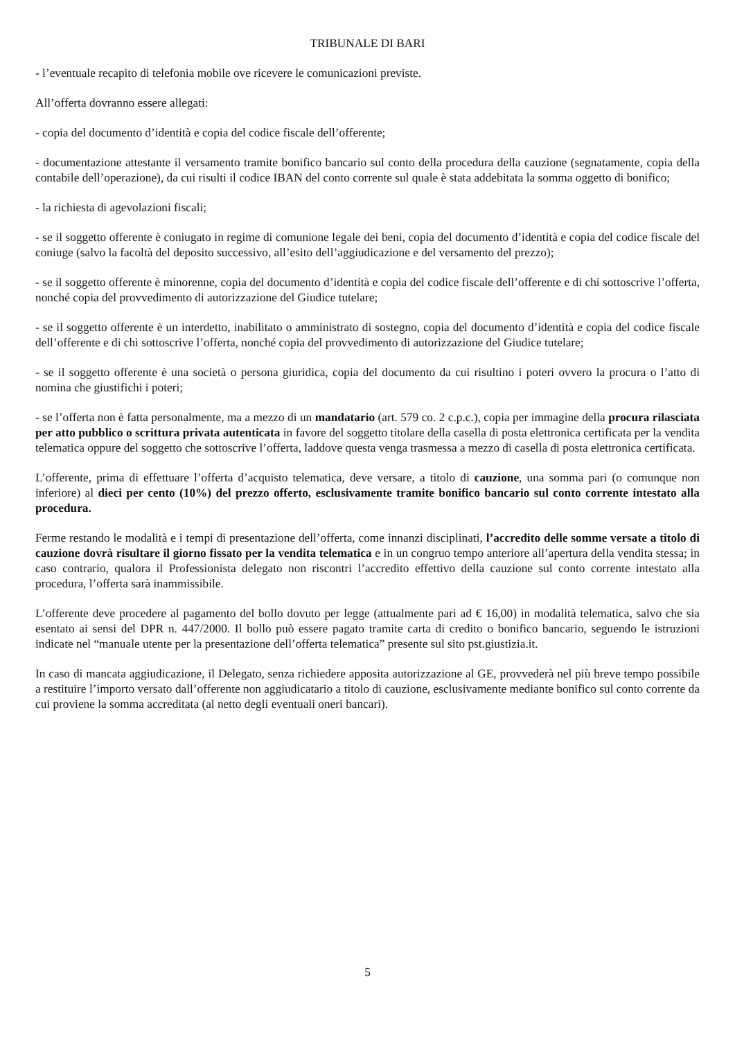TRIBUNALE DI BARI
- l’eventuale recapito di telefonia mobile ove ricevere le comunicazioni previste.
All’offerta dovranno essere allegati:
- copia del documento d’identità e copia del codice fiscale dell’offerente;
- documentazione attestante il versamento tramite bonifico bancario sul conto della procedura della cauzione (segnatamente, copia della contabile dell’operazione), da cui risulti il codice IBAN del conto corrente sul quale è stata addebitata la somma oggetto di bonifico;
- la richiesta di agevolazioni fiscali;
- se il soggetto offerente è coniugato in regime di comunione legale dei beni, copia del documento d’identità e copia del codice fiscale del coniuge (salvo la facoltà del deposito successivo, all’esito dell’aggiudicazione e del versamento del prezzo);
- se il soggetto offerente è minorenne, copia del documento d’identità e copia del codice fiscale dell’offerente e di chi sottoscrive l’offerta, nonché copia del provvedimento di autorizzazione del Giudice tutelare;
- se il soggetto offerente è un interdetto, inabilitato o amministrato di sostegno, copia del documento d’identità e copia del codice fiscale dell’offerente e di chi sottoscrive l’offerta, nonché copia del provvedimento di autorizzazione del Giudice tutelare;
- se il soggetto offerente è una società o persona giuridica, copia del documento da cui risultino i poteri ovvero la procura o l’atto di nomina che giustifichi i poteri;
- se l’offerta non è fatta personalmente, ma a mezzo di un mandatario (art. 579 co. 2 c.p.c.), copia per immagine della procura rilasciata per atto pubblico o scrittura privata autenticata in favore del soggetto titolare della casella di posta elettronica certificata per la vendita telematica oppure del soggetto che sottoscrive l’offerta, laddove questa venga trasmessa a mezzo di casella di posta elettronica certificata.
L’offerente, prima di effettuare l’offerta d’acquisto telematica, deve versare, a titolo di cauzione, una somma pari (o comunque non inferiore) al dieci per cento (10%) del prezzo offerto, esclusivamente tramite bonifico bancario sul conto corrente intestato alla procedura.
Ferme restando le modalità e i tempi di presentazione dell’offerta, come innanzi disciplinati, l’accredito delle somme versate a titolo di cauzione dovrà risultare il giorno fissato per la vendita telematica e in un congruo tempo anteriore all’apertura della vendita stessa; in caso contrario, qualora il Professionista delegato non riscontri l’accredito effettivo della cauzione sul conto corrente intestato alla procedura, l’offerta sarà inammissibile.
L’offerente deve procedere al pagamento del bollo dovuto per legge (attualmente pari ad € 16,00) in modalità telematica, salvo che sia esentato ai sensi del DPR n. 447/2000. Il bollo può essere pagato tramite carta di credito o bonifico bancario, seguendo le istruzioni indicate nel “manuale utente per la presentazione dell’offerta telematica” presente sul sito pst.giustizia.it.
In caso di mancata aggiudicazione, il Delegato, senza richiedere apposita autorizzazione al GE, provvederà nel più breve tempo possibile a restituire l’importo versato dall’offerente non aggiudicatario a titolo di cauzione, esclusivamente mediante bonifico sul conto corrente da cui proviene la somma accreditata (al netto degli eventuali oneri bancari).
5